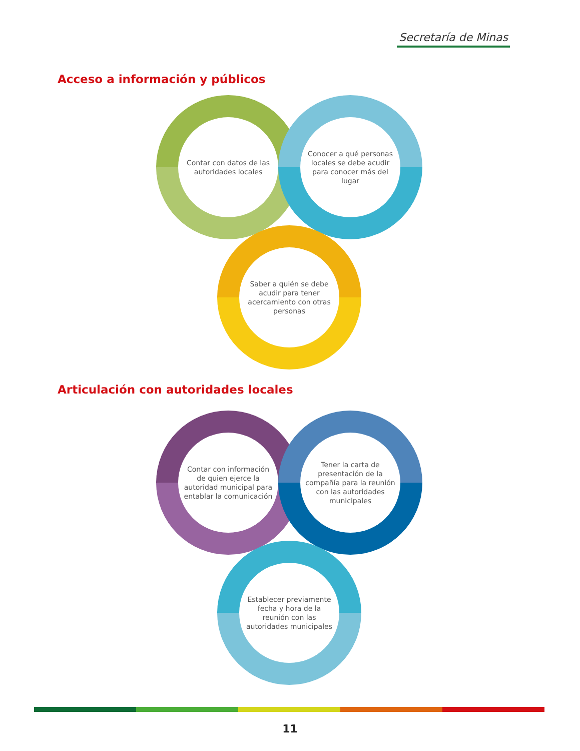Secretaría de Minas
Acceso a información y públicos
Contar con datos de las autoridades locales
Conocer a qué personas locales se debe acudir para conocer más del lugar
Saber a quién se debe acudir para tener acercamiento con otras personas
Articulación con autoridades locales
Contar con información de quien ejerce la autoridad municipal para entablar la comunicación
Tener la carta de presentación de la compañía para la reunión con las autoridades municipales
Establecer previamente fecha y hora de la reunión con las autoridades municipales
11